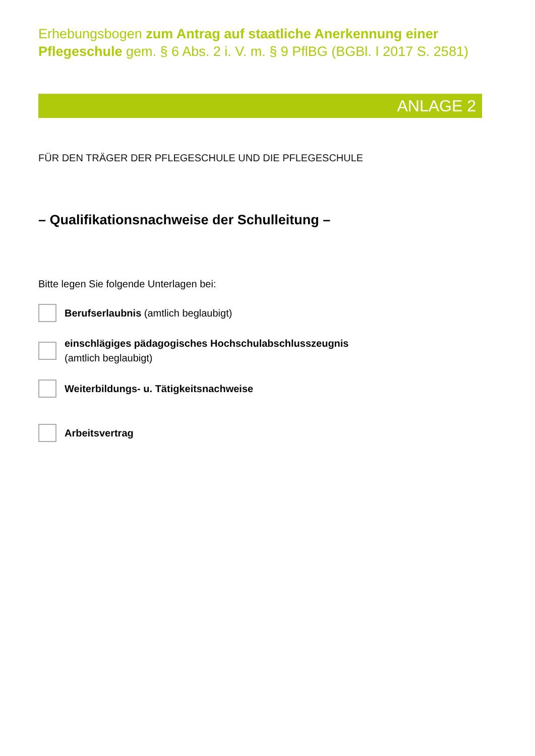Erhebungsbogen zum Antrag auf staatliche Anerkennung einer Pflegeschule gem. § 6 Abs. 2 i. V. m. § 9 PflBG (BGBl. I 2017 S. 2581)
ANLAGE 2
FÜR DEN TRÄGER DER PFLEGESCHULE UND DIE PFLEGESCHULE
– Qualifikationsnachweise der Schulleitung –
Bitte legen Sie folgende Unterlagen bei:
Berufserlaubnis (amtlich beglaubigt)
einschlägiges pädagogisches Hochschulabschlusszeugnis
(amtlich beglaubigt)
Weiterbildungs- u. Tätigkeitsnachweise
Arbeitsvertrag